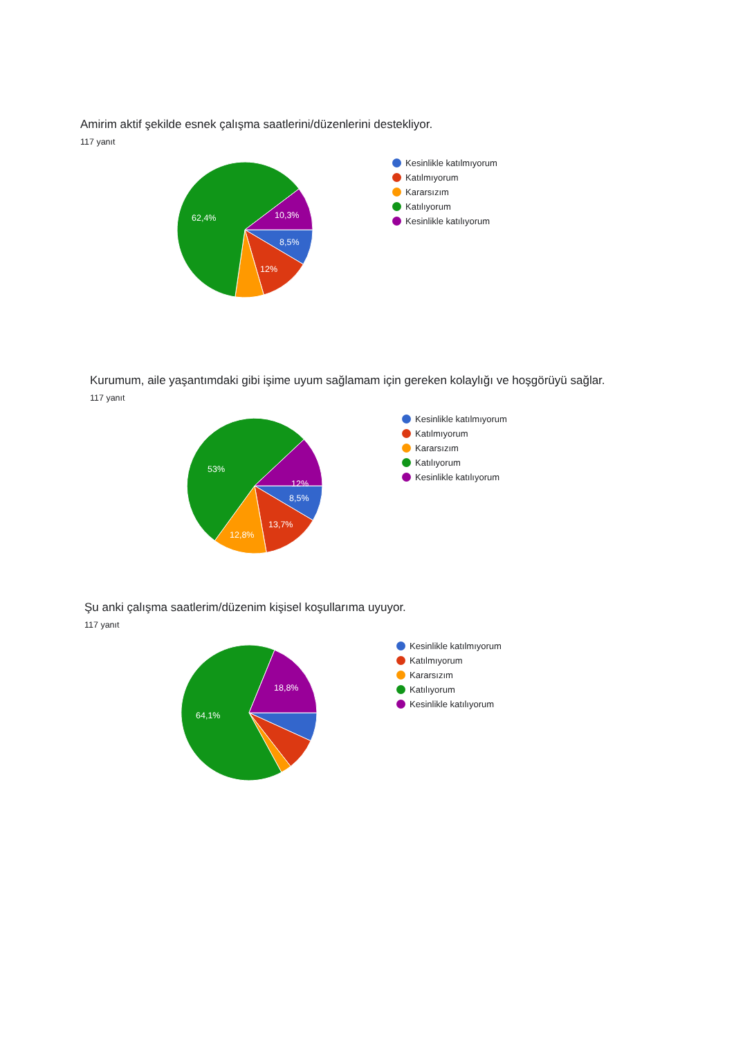Amirim aktif şekilde esnek çalışma saatlerini/düzenlerini destekliyor.
117 yanıt
8,5%
12%
62,4%
10,3%
Kesinlikle katılmıyorum
Katılmıyorum
Kararsızım
Katılıyorum
Kesinlikle katılıyorum
Kurumum, aile yaşantımdaki gibi işime uyum sağlamam için gereken kolaylığı ve hoşgörüyü sağlar.
117 yanıt
8,5%
13,7%
12,8%
53%
12%
Kesinlikle katılmıyorum
Katılmıyorum
Kararsızım
Katılıyorum
Kesinlikle katılıyorum
Şu anki çalışma saatlerim/düzenim kişisel koşullarıma uyuyor.
117 yanıt
64,1%
18,8%
Kesinlikle katılmıyorum
Katılmıyorum
Kararsızım
Katılıyorum
Kesinlikle katılıyorum